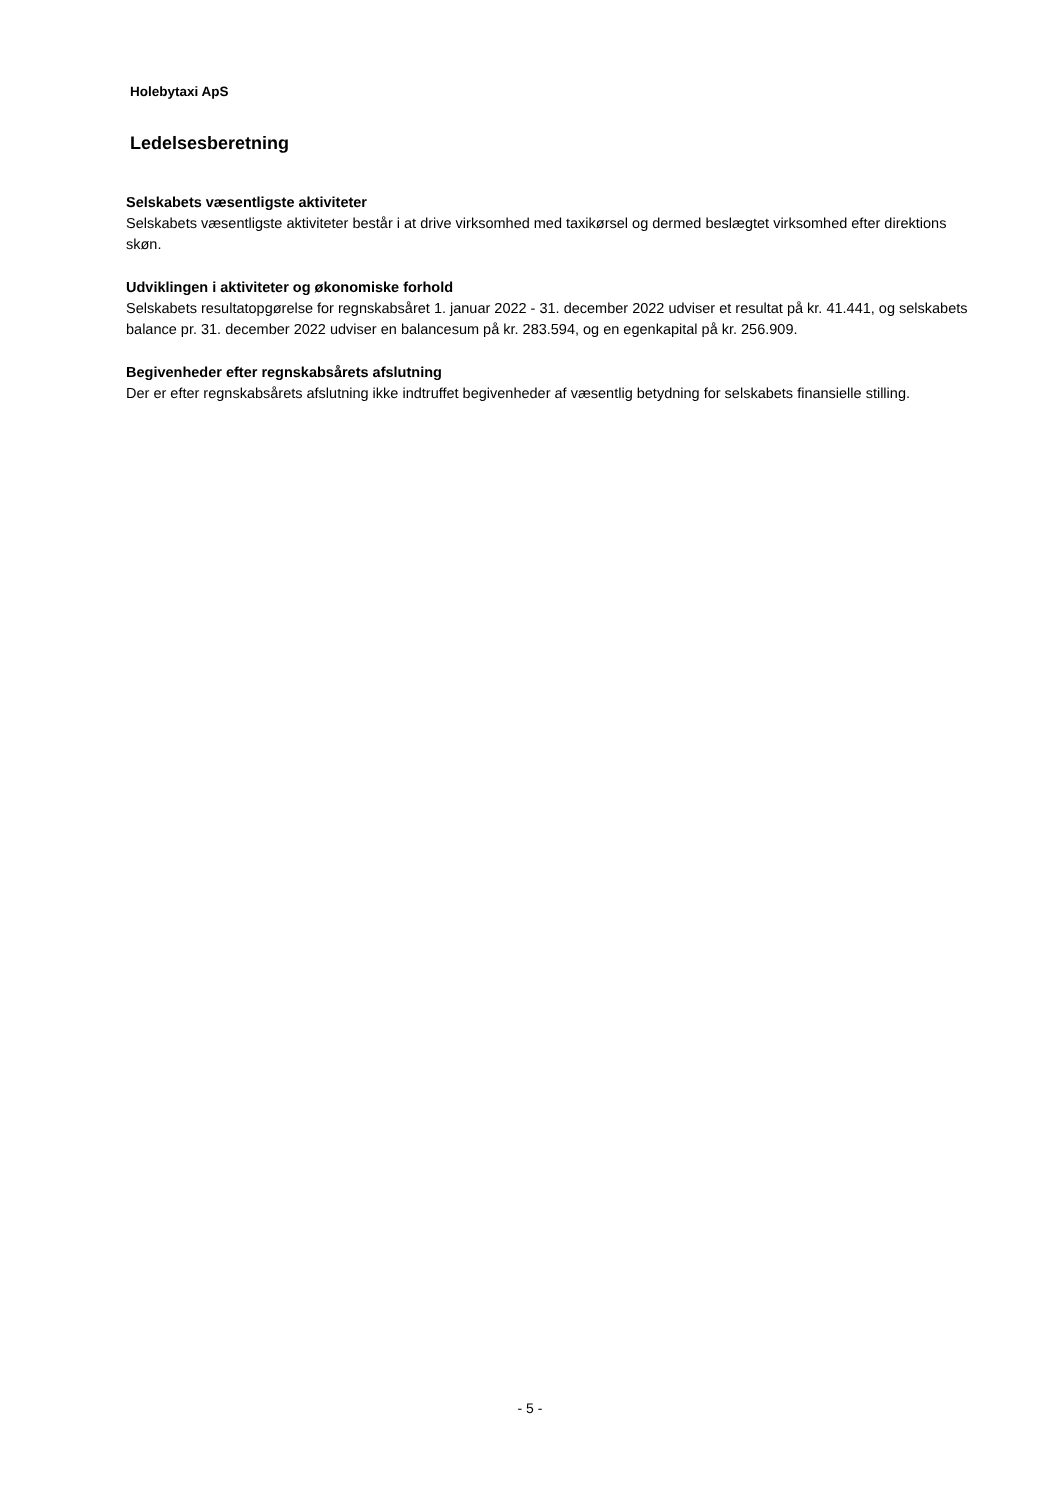Holebytaxi ApS
Ledelsesberetning
Selskabets væsentligste aktiviteter
Selskabets væsentligste aktiviteter består i at drive virksomhed med taxikørsel og dermed beslægtet virksomhed efter direktions skøn.
Udviklingen i aktiviteter og økonomiske forhold
Selskabets resultatopgørelse for regnskabsåret 1. januar 2022 - 31. december 2022 udviser et resultat på kr. 41.441, og selskabets balance pr. 31. december 2022 udviser en balancesum på kr. 283.594, og en egenkapital på kr. 256.909.
Begivenheder efter regnskabsårets afslutning
Der er efter regnskabsårets afslutning ikke indtruffet begivenheder af væsentlig betydning for selskabets finansielle stilling.
- 5 -